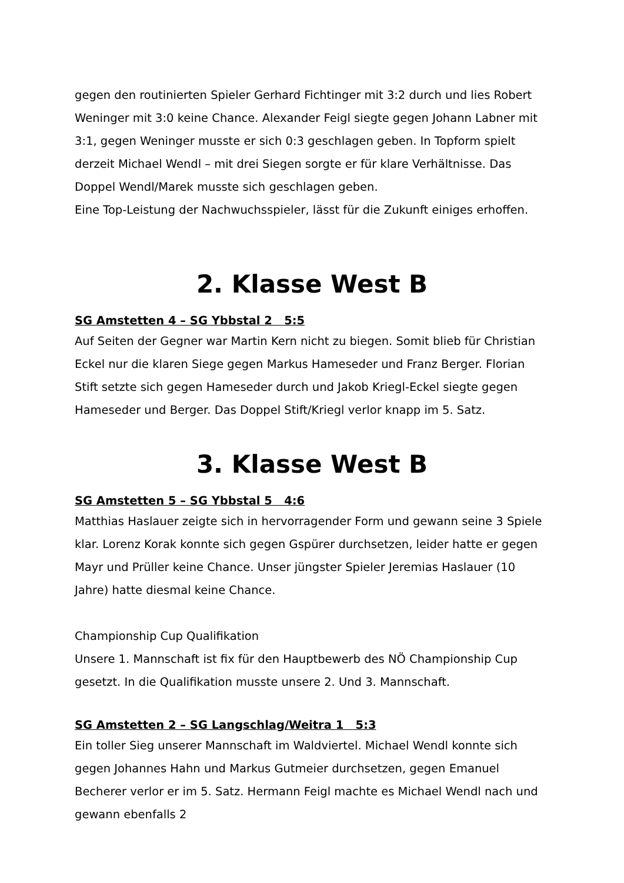gegen den routinierten Spieler Gerhard Fichtinger mit 3:2 durch und lies Robert Weninger mit 3:0 keine Chance. Alexander Feigl siegte gegen Johann Labner mit 3:1, gegen Weninger musste er sich 0:3 geschlagen geben. In Topform spielt derzeit Michael Wendl – mit drei Siegen sorgte er für klare Verhältnisse. Das Doppel Wendl/Marek musste sich geschlagen geben.
Eine Top-Leistung der Nachwuchsspieler, lässt für die Zukunft einiges erhoffen.
2. Klasse West B
SG Amstetten 4 – SG Ybbstal 2 5:5
Auf Seiten der Gegner war Martin Kern nicht zu biegen. Somit blieb für Christian Eckel nur die klaren Siege gegen Markus Hameseder und Franz Berger. Florian Stift setzte sich gegen Hameseder durch und Jakob Kriegl-Eckel siegte gegen Hameseder und Berger. Das Doppel Stift/Kriegl verlor knapp im 5. Satz.
3. Klasse West B
SG Amstetten 5 – SG Ybbstal 5 4:6
Matthias Haslauer zeigte sich in hervorragender Form und gewann seine 3 Spiele klar. Lorenz Korak konnte sich gegen Gspürer durchsetzen, leider hatte er gegen Mayr und Prüller keine Chance. Unser jüngster Spieler Jeremias Haslauer (10 Jahre) hatte diesmal keine Chance.
Championship Cup Qualifikation
Unsere 1. Mannschaft ist fix für den Hauptbewerb des NÖ Championship Cup gesetzt. In die Qualifikation musste unsere 2. Und 3. Mannschaft.
SG Amstetten 2 – SG Langschlag/Weitra 1 5:3
Ein toller Sieg unserer Mannschaft im Waldviertel. Michael Wendl konnte sich gegen Johannes Hahn und Markus Gutmeier durchsetzen, gegen Emanuel Becherer verlor er im 5. Satz. Hermann Feigl machte es Michael Wendl nach und gewann ebenfalls 2